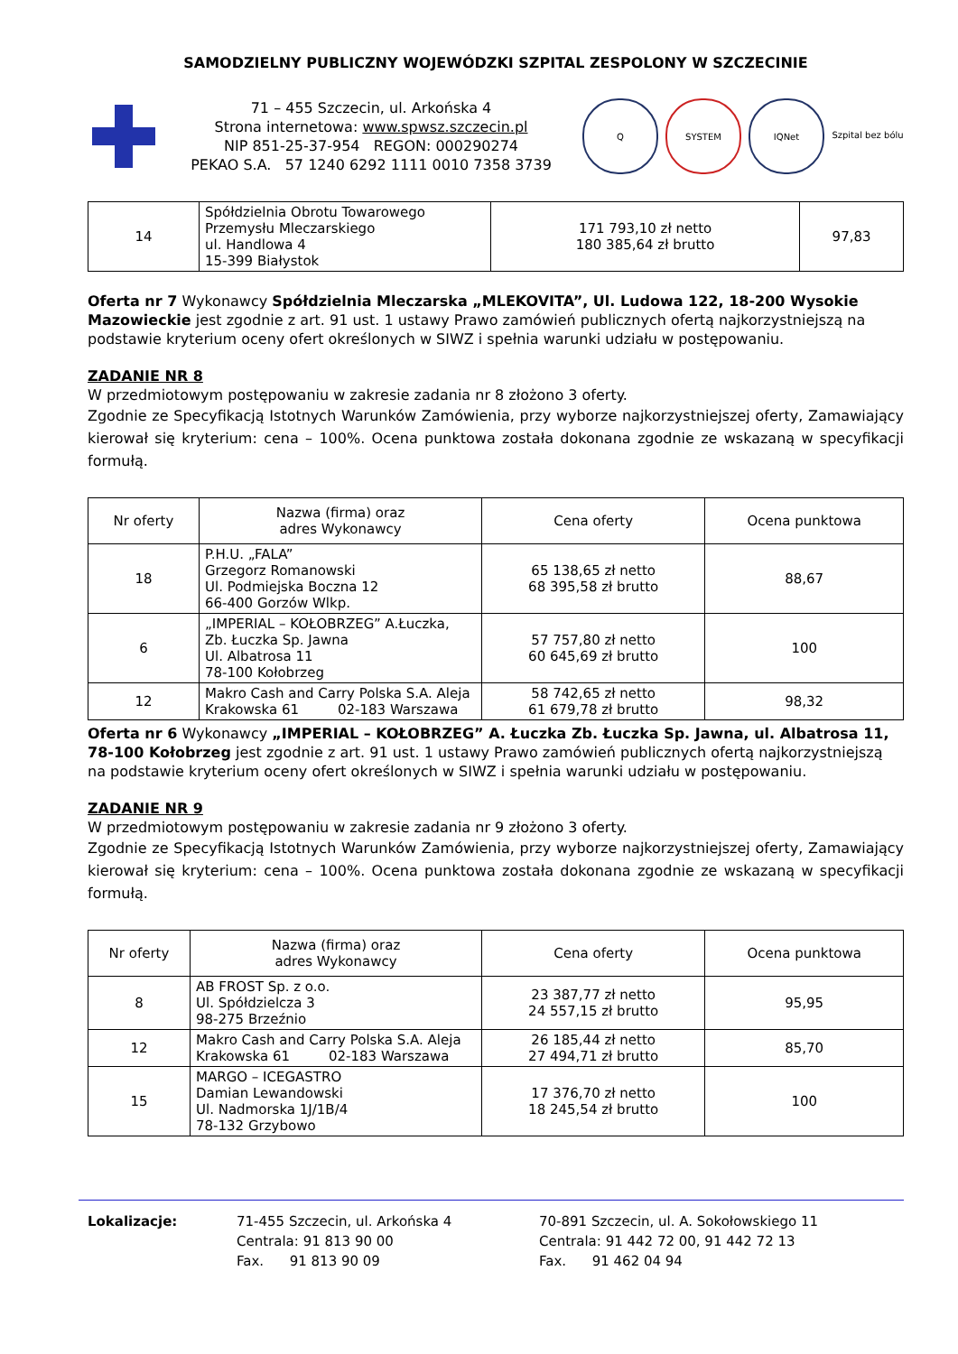SAMODZIELNY PUBLICZNY WOJEWÓDZKI SZPITAL ZESPOLONY W SZCZECINIE
71 – 455 Szczecin, ul. Arkońska 4
Strona internetowa: www.spwsz.szczecin.pl
NIP 851-25-37-954 REGON: 000290274
PEKAO S.A. 57 1240 6292 1111 0010 7358 3739
Q SYSTEM IQNet Szpital bez bólu
| 14 | Spółdzielnia Obrotu Towarowego Przemysłu Mleczarskiego ul. Handlowa 4 15-399 Białystok | 171 793,10 zł netto 180 385,64 zł brutto | 97,83 |
Oferta nr 7 Wykonawcy Spółdzielnia Mleczarska „MLEKOVITA”, Ul. Ludowa 122, 18-200 Wysokie Mazowieckie jest zgodnie z art. 91 ust. 1 ustawy Prawo zamówień publicznych ofertą najkorzystniejszą na podstawie kryterium oceny ofert określonych w SIWZ i spełnia warunki udziału w postępowaniu.
ZADANIE NR 8
W przedmiotowym postępowaniu w zakresie zadania nr 8 złożono 3 oferty.
Zgodnie ze Specyfikacją Istotnych Warunków Zamówienia, przy wyborze najkorzystniejszej oferty, Zamawiający kierował się kryterium: cena – 100%. Ocena punktowa została dokonana zgodnie ze wskazaną w specyfikacji formułą.
| Nr oferty | Nazwa (firma) oraz adres Wykonawcy | Cena oferty | Ocena punktowa |
| --- | --- | --- | --- |
| 18 | P.H.U. „FALA” Grzegorz Romanowski Ul. Podmiejska Boczna 12 66-400 Gorzów Wlkp. | 65 138,65 zł netto 68 395,58 zł brutto | 88,67 |
| 6 | „IMPERIAL – KOŁOBRZEG” A.Łuczka, Zb. Łuczka Sp. Jawna Ul. Albatrosa 11 78-100 Kołobrzeg | 57 757,80 zł netto 60 645,69 zł brutto | 100 |
| 12 | Makro Cash and Carry Polska S.A. Aleja Krakowska 61 02-183 Warszawa | 58 742,65 zł netto 61 679,78 zł brutto | 98,32 |
Oferta nr 6 Wykonawcy „IMPERIAL – KOŁOBRZEG” A. Łuczka Zb. Łuczka Sp. Jawna, ul. Albatrosa 11, 78-100 Kołobrzeg jest zgodnie z art. 91 ust. 1 ustawy Prawo zamówień publicznych ofertą najkorzystniejszą na podstawie kryterium oceny ofert określonych w SIWZ i spełnia warunki udziału w postępowaniu.
ZADANIE NR 9
W przedmiotowym postępowaniu w zakresie zadania nr 9 złożono 3 oferty.
Zgodnie ze Specyfikacją Istotnych Warunków Zamówienia, przy wyborze najkorzystniejszej oferty, Zamawiający kierował się kryterium: cena – 100%. Ocena punktowa została dokonana zgodnie ze wskazaną w specyfikacji formułą.
| Nr oferty | Nazwa (firma) oraz adres Wykonawcy | Cena oferty | Ocena punktowa |
| --- | --- | --- | --- |
| 8 | AB FROST Sp. z o.o. Ul. Spółdzielcza 3 98-275 Brzeźnio | 23 387,77 zł netto 24 557,15 zł brutto | 95,95 |
| 12 | Makro Cash and Carry Polska S.A. Aleja Krakowska 61 02-183 Warszawa | 26 185,44 zł netto 27 494,71 zł brutto | 85,70 |
| 15 | MARGO – ICEGASTRO Damian Lewandowski Ul. Nadmorska 1J/1B/4 78-132 Grzybowo | 17 376,70 zł netto 18 245,54 zł brutto | 100 |
Lokalizacje: 71-455 Szczecin, ul. Arkońska 4
Centrala: 91 813 90 00
Fax. 91 813 90 09
70-891 Szczecin, ul. A. Sokołowskiego 11
Centrala: 91 442 72 00, 91 442 72 13
Fax. 91 462 04 94